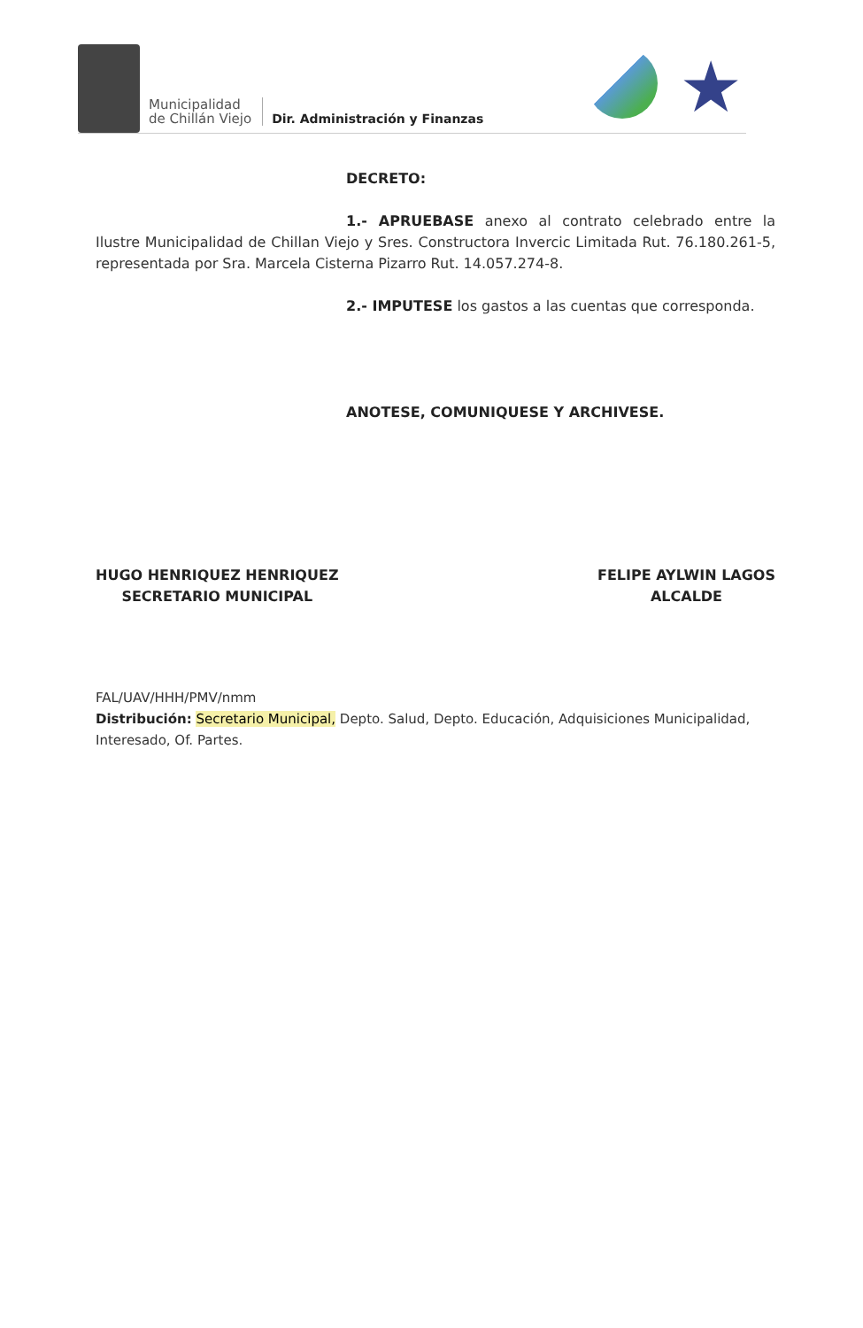Municipalidad
de Chillán Viejo
Dir. Administración y Finanzas
★
DECRETO:
1.- APRUEBASE anexo al contrato celebrado entre la Ilustre Municipalidad de Chillan Viejo y Sres. Constructora Invercic Limitada Rut. 76.180.261-5, representada por Sra. Marcela Cisterna Pizarro Rut. 14.057.274-8.
2.- IMPUTESE los gastos a las cuentas que corresponda.
ANOTESE, COMUNIQUESE Y ARCHIVESE.
HUGO HENRIQUEZ HENRIQUEZ
SECRETARIO MUNICIPAL
FELIPE AYLWIN LAGOS
ALCALDE
FAL/UAV/HHH/PMV/nmm
Distribución: Secretario Municipal, Depto. Salud, Depto. Educación, Adquisiciones Municipalidad, Interesado, Of. Partes.